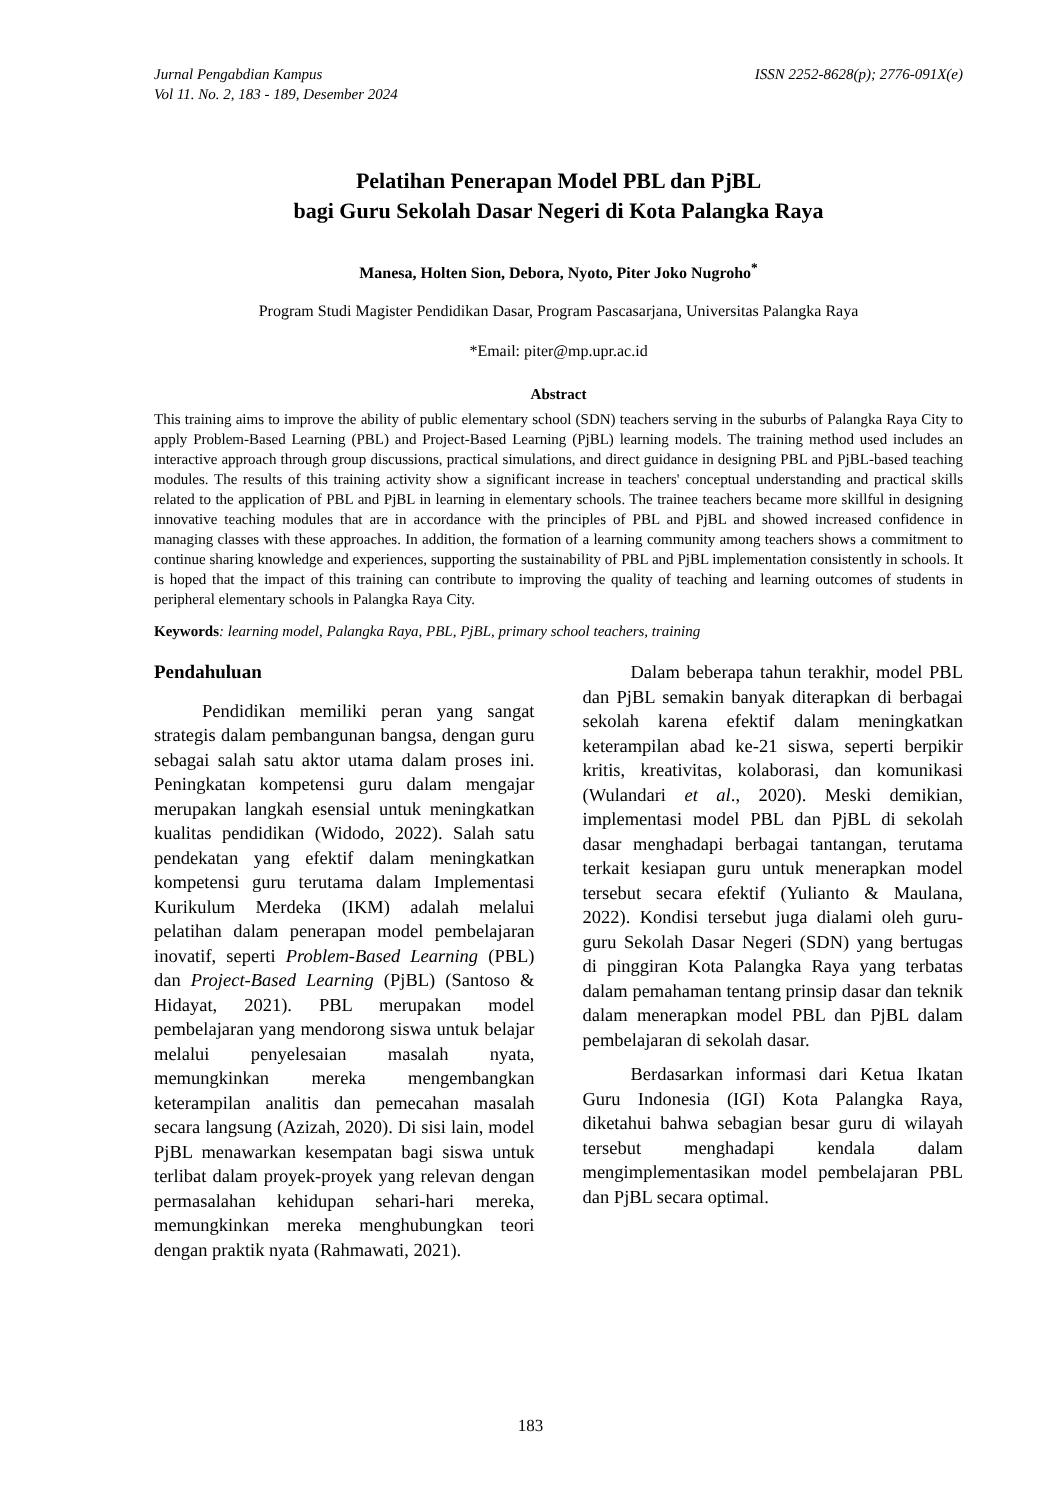Jurnal Pengabdian Kampus
Vol 11. No. 2, 183 - 189, Desember 2024
ISSN 2252-8628(p); 2776-091X(e)
Pelatihan Penerapan Model PBL dan PjBL
bagi Guru Sekolah Dasar Negeri di Kota Palangka Raya
Manesa, Holten Sion, Debora, Nyoto, Piter Joko Nugroho<sup>*</sup>
Program Studi Magister Pendidikan Dasar, Program Pascasarjana, Universitas Palangka Raya
*Email: piter@mp.upr.ac.id
Abstract
This training aims to improve the ability of public elementary school (SDN) teachers serving in the suburbs of Palangka Raya City to apply Problem-Based Learning (PBL) and Project-Based Learning (PjBL) learning models. The training method used includes an interactive approach through group discussions, practical simulations, and direct guidance in designing PBL and PjBL-based teaching modules. The results of this training activity show a significant increase in teachers' conceptual understanding and practical skills related to the application of PBL and PjBL in learning in elementary schools. The trainee teachers became more skillful in designing innovative teaching modules that are in accordance with the principles of PBL and PjBL and showed increased confidence in managing classes with these approaches. In addition, the formation of a learning community among teachers shows a commitment to continue sharing knowledge and experiences, supporting the sustainability of PBL and PjBL implementation consistently in schools. It is hoped that the impact of this training can contribute to improving the quality of teaching and learning outcomes of students in peripheral elementary schools in Palangka Raya City.
Keywords: learning model, Palangka Raya, PBL, PjBL, primary school teachers, training
Pendahuluan
Pendidikan memiliki peran yang sangat strategis dalam pembangunan bangsa, dengan guru sebagai salah satu aktor utama dalam proses ini. Peningkatan kompetensi guru dalam mengajar merupakan langkah esensial untuk meningkatkan kualitas pendidikan (Widodo, 2022). Salah satu pendekatan yang efektif dalam meningkatkan kompetensi guru terutama dalam Implementasi Kurikulum Merdeka (IKM) adalah melalui pelatihan dalam penerapan model pembelajaran inovatif, seperti Problem-Based Learning (PBL) dan Project-Based Learning (PjBL) (Santoso & Hidayat, 2021). PBL merupakan model pembelajaran yang mendorong siswa untuk belajar melalui penyelesaian masalah nyata, memungkinkan mereka mengembangkan keterampilan analitis dan pemecahan masalah secara langsung (Azizah, 2020). Di sisi lain, model PjBL menawarkan kesempatan bagi siswa untuk terlibat dalam proyek-proyek yang relevan dengan permasalahan kehidupan sehari-hari mereka, memungkinkan mereka menghubungkan teori dengan praktik nyata (Rahmawati, 2021).
Dalam beberapa tahun terakhir, model PBL dan PjBL semakin banyak diterapkan di berbagai sekolah karena efektif dalam meningkatkan keterampilan abad ke-21 siswa, seperti berpikir kritis, kreativitas, kolaborasi, dan komunikasi (Wulandari et al., 2020). Meski demikian, implementasi model PBL dan PjBL di sekolah dasar menghadapi berbagai tantangan, terutama terkait kesiapan guru untuk menerapkan model tersebut secara efektif (Yulianto & Maulana, 2022). Kondisi tersebut juga dialami oleh guru-guru Sekolah Dasar Negeri (SDN) yang bertugas di pinggiran Kota Palangka Raya yang terbatas dalam pemahaman tentang prinsip dasar dan teknik dalam menerapkan model PBL dan PjBL dalam pembelajaran di sekolah dasar.
Berdasarkan informasi dari Ketua Ikatan Guru Indonesia (IGI) Kota Palangka Raya, diketahui bahwa sebagian besar guru di wilayah tersebut menghadapi kendala dalam mengimplementasikan model pembelajaran PBL dan PjBL secara optimal.
183